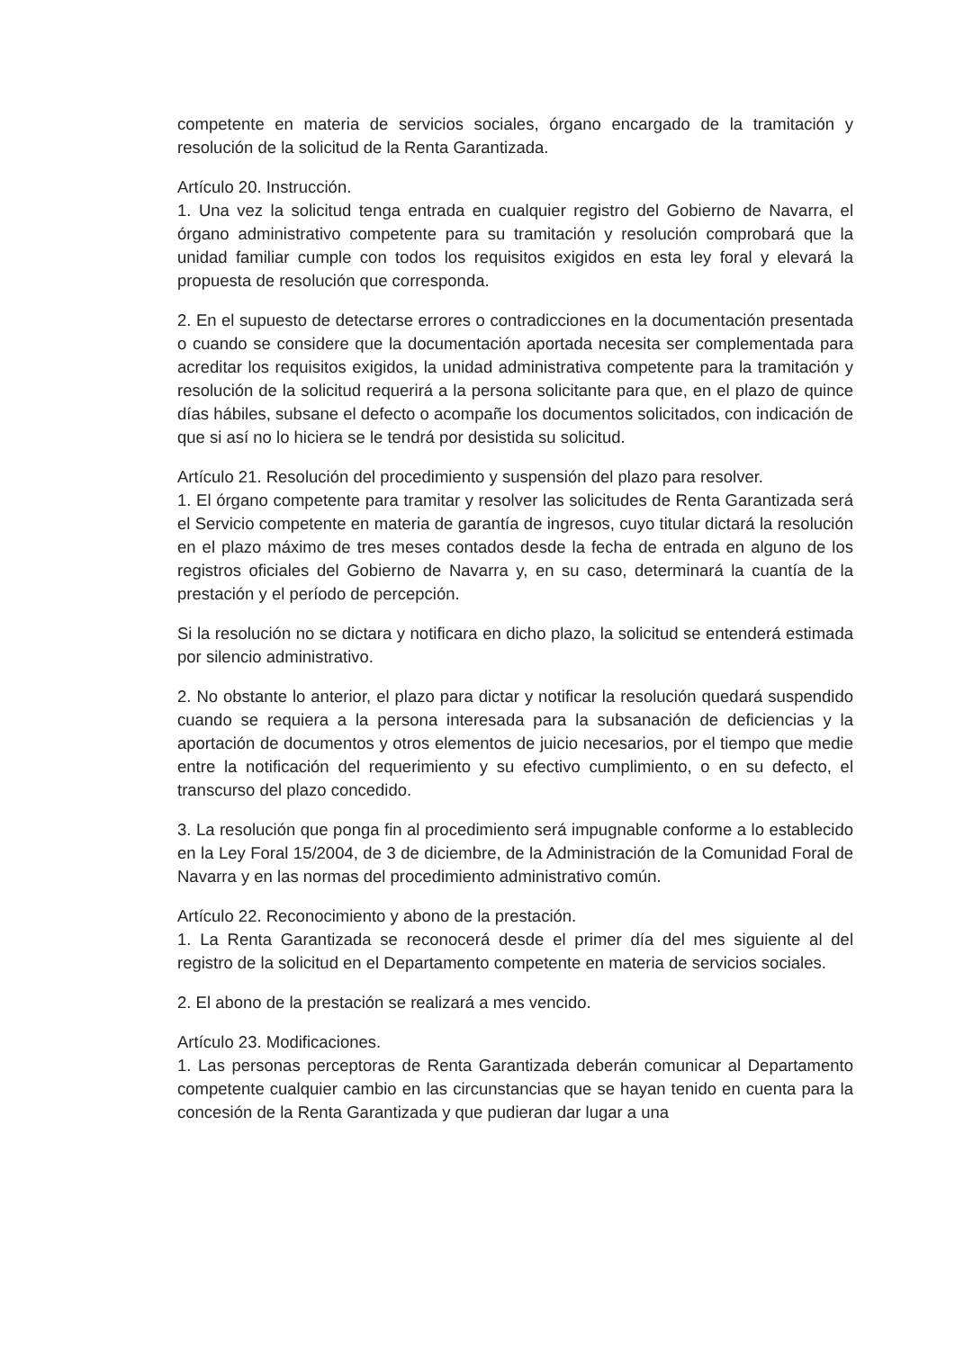competente en materia de servicios sociales, órgano encargado de la tramitación y resolución de la solicitud de la Renta Garantizada.
Artículo 20. Instrucción.
1. Una vez la solicitud tenga entrada en cualquier registro del Gobierno de Navarra, el órgano administrativo competente para su tramitación y resolución comprobará que la unidad familiar cumple con todos los requisitos exigidos en esta ley foral y elevará la propuesta de resolución que corresponda.
2. En el supuesto de detectarse errores o contradicciones en la documentación presentada o cuando se considere que la documentación aportada necesita ser complementada para acreditar los requisitos exigidos, la unidad administrativa competente para la tramitación y resolución de la solicitud requerirá a la persona solicitante para que, en el plazo de quince días hábiles, subsane el defecto o acompañe los documentos solicitados, con indicación de que si así no lo hiciera se le tendrá por desistida su solicitud.
Artículo 21. Resolución del procedimiento y suspensión del plazo para resolver.
1. El órgano competente para tramitar y resolver las solicitudes de Renta Garantizada será el Servicio competente en materia de garantía de ingresos, cuyo titular dictará la resolución en el plazo máximo de tres meses contados desde la fecha de entrada en alguno de los registros oficiales del Gobierno de Navarra y, en su caso, determinará la cuantía de la prestación y el período de percepción.
Si la resolución no se dictara y notificara en dicho plazo, la solicitud se entenderá estimada por silencio administrativo.
2. No obstante lo anterior, el plazo para dictar y notificar la resolución quedará suspendido cuando se requiera a la persona interesada para la subsanación de deficiencias y la aportación de documentos y otros elementos de juicio necesarios, por el tiempo que medie entre la notificación del requerimiento y su efectivo cumplimiento, o en su defecto, el transcurso del plazo concedido.
3. La resolución que ponga fin al procedimiento será impugnable conforme a lo establecido en la Ley Foral 15/2004, de 3 de diciembre, de la Administración de la Comunidad Foral de Navarra y en las normas del procedimiento administrativo común.
Artículo 22. Reconocimiento y abono de la prestación.
1. La Renta Garantizada se reconocerá desde el primer día del mes siguiente al del registro de la solicitud en el Departamento competente en materia de servicios sociales.
2. El abono de la prestación se realizará a mes vencido.
Artículo 23. Modificaciones.
1. Las personas perceptoras de Renta Garantizada deberán comunicar al Departamento competente cualquier cambio en las circunstancias que se hayan tenido en cuenta para la concesión de la Renta Garantizada y que pudieran dar lugar a una